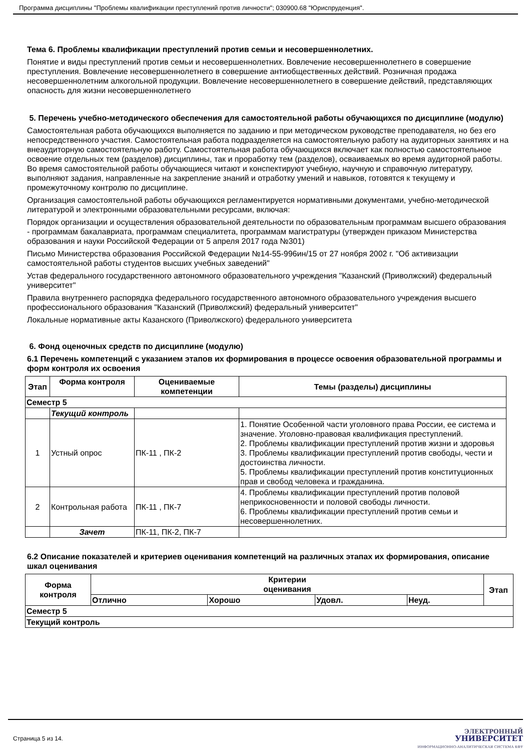Программа дисциплины "Проблемы квалификации преступлений против личности"; 030900.68 "Юриспруденция".
Тема 6. Проблемы квалификации преступлений против семьи и несовершеннолетних.
Понятие и виды преступлений против семьи и несовершеннолетних. Вовлечение несовершеннолетнего в совершение преступления. Вовлечение несовершеннолетнего в совершение антиобщественных действий. Розничная продажа несовершеннолетним алкогольной продукции. Вовлечение несовершеннолетнего в совершение действий, представляющих опасность для жизни несовершеннолетнего
5. Перечень учебно-методического обеспечения для самостоятельной работы обучающихся по дисциплине (модулю)
Самостоятельная работа обучающихся выполняется по заданию и при методическом руководстве преподавателя, но без его непосредственного участия. Самостоятельная работа подразделяется на самостоятельную работу на аудиторных занятиях и на внеаудиторную самостоятельную работу. Самостоятельная работа обучающихся включает как полностью самостоятельное освоение отдельных тем (разделов) дисциплины, так и проработку тем (разделов), осваиваемых во время аудиторной работы. Во время самостоятельной работы обучающиеся читают и конспектируют учебную, научную и справочную литературу, выполняют задания, направленные на закрепление знаний и отработку умений и навыков, готовятся к текущему и промежуточному контролю по дисциплине.
Организация самостоятельной работы обучающихся регламентируется нормативными документами, учебно-методической литературой и электронными образовательными ресурсами, включая:
Порядок организации и осуществления образовательной деятельности по образовательным программам высшего образования - программам бакалавриата, программам специалитета, программам магистратуры (утвержден приказом Министерства образования и науки Российской Федерации от 5 апреля 2017 года №301)
Письмо Министерства образования Российской Федерации №14-55-996ин/15 от 27 ноября 2002 г. "Об активизации самостоятельной работы студентов высших учебных заведений"
Устав федерального государственного автономного образовательного учреждения "Казанский (Приволжский) федеральный университет"
Правила внутреннего распорядка федерального государственного автономного образовательного учреждения высшего профессионального образования "Казанский (Приволжский) федеральный университет"
Локальные нормативные акты Казанского (Приволжского) федерального университета
6. Фонд оценочных средств по дисциплине (модулю)
6.1 Перечень компетенций с указанием этапов их формирования в процессе освоения образовательной программы и форм контроля их освоения
| Этап | Форма контроля | Оцениваемые компетенции | Темы (разделы) дисциплины |
| --- | --- | --- | --- |
| Семестр 5 | | | |
| | Текущий контроль | | |
| 1 | Устный опрос | ПК-11 , ПК-2 | 1. Понятие Особенной части уголовного права России, ее система и значение. Уголовно-правовая квалификация преступлений. 2. Проблемы квалификации преступлений против жизни и здоровья 3. Проблемы квалификации преступлений против свободы, чести и достоинства личности. 5. Проблемы квалификации преступлений против конституционных прав и свобод человека и гражданина. |
| 2 | Контрольная работа | ПК-11 , ПК-7 | 4. Проблемы квалификации преступлений против половой неприкосновенности и половой свободы личности. 6. Проблемы квалификации преступлений против семьи и несовершеннолетних. |
| | Зачет | ПК-11, ПК-2, ПК-7 | |
6.2 Описание показателей и критериев оценивания компетенций на различных этапах их формирования, описание шкал оценивания
| Форма контроля | Критерии оценивания | | | | Этап |
| --- | --- | --- | --- | --- | --- |
| | Отлично | Хорошо | Удовл. | Неуд. | |
| Семестр 5 | | | | | |
| Текущий контроль | | | | | |
Страница 5 из 14.
ЭЛЕКТРОННЫЙ
УНИВЕРСИТЕТ
ИНФОРМАЦИОННО-АНАЛИТИЧЕСКАЯ СИСТЕМА КФУ